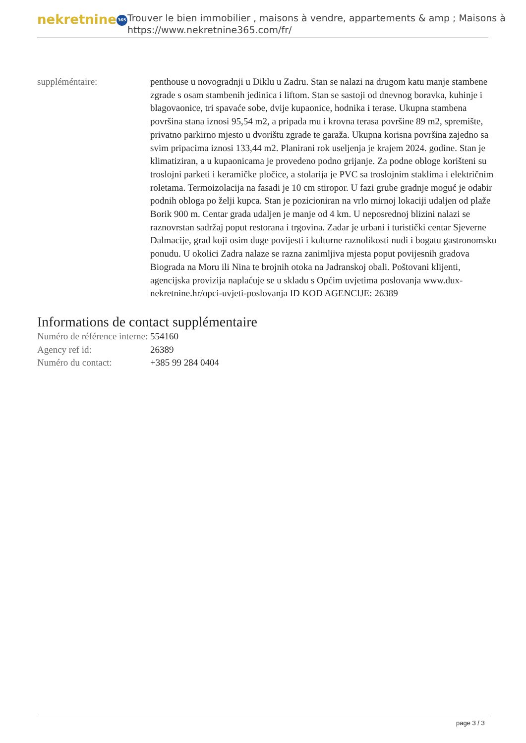nekretnine 365
Trouver le bien immobilier , maisons à vendre, appartements & amp ; Maisons à
https://www.nekretnine365.com/fr/
| suppléméntaire: | penthouse u novogradnji u Diklu u Zadru. Stan se nalazi na drugom katu manje stambene zgrade s osam stambenih jedinica i liftom. Stan se sastoji od dnevnog boravka, kuhinje i blagovaonice, tri spavaće sobe, dvije kupaonice, hodnika i terase. Ukupna stambena površina stana iznosi 95,54 m2, a pripada mu i krovna terasa površine 89 m2, spremište, privatno parkirno mjesto u dvorištu zgrade te garaža. Ukupna korisna površina zajedno sa svim pripacima iznosi 133,44 m2. Planirani rok useljenja je krajem 2024. godine. Stan je klimatiziran, a u kupaonicama je provedeno podno grijanje. Za podne obloge korišteni su troslojni parketi i keramičke pločice, a stolarija je PVC sa troslojnim staklima i električnim roletama. Termoizolacija na fasadi je 10 cm stiropor. U fazi grube gradnje moguć je odabir podnih obloga po želji kupca. Stan je pozicioniran na vrlo mirnoj lokaciji udaljen od plaže Borik 900 m. Centar grada udaljen je manje od 4 km. U neposrednoj blizini nalazi se raznovrstan sadržaj poput restorana i trgovina. Zadar je urbani i turistički centar Sjeverne Dalmacije, grad koji osim duge povijesti i kulturne raznolikosti nudi i bogatu gastronomsku ponudu. U okolici Zadra nalaze se razna zanimljiva mjesta poput povijesnih gradova Biograda na Moru ili Nina te brojnih otoka na Jadranskoj obali. Poštovani klijenti, agencijska provizija naplaćuje se u skladu s Općim uvjetima poslovanja www.dux-nekretnine.hr/opci-uvjeti-poslovanja ID KOD AGENCIJE: 26389 |
Informations de contact supplémentaire
| Numéro de référence interne: | 554160 |
| Agency ref id: | 26389 |
| Numéro du contact: | +385 99 284 0404 |
page 3 / 3